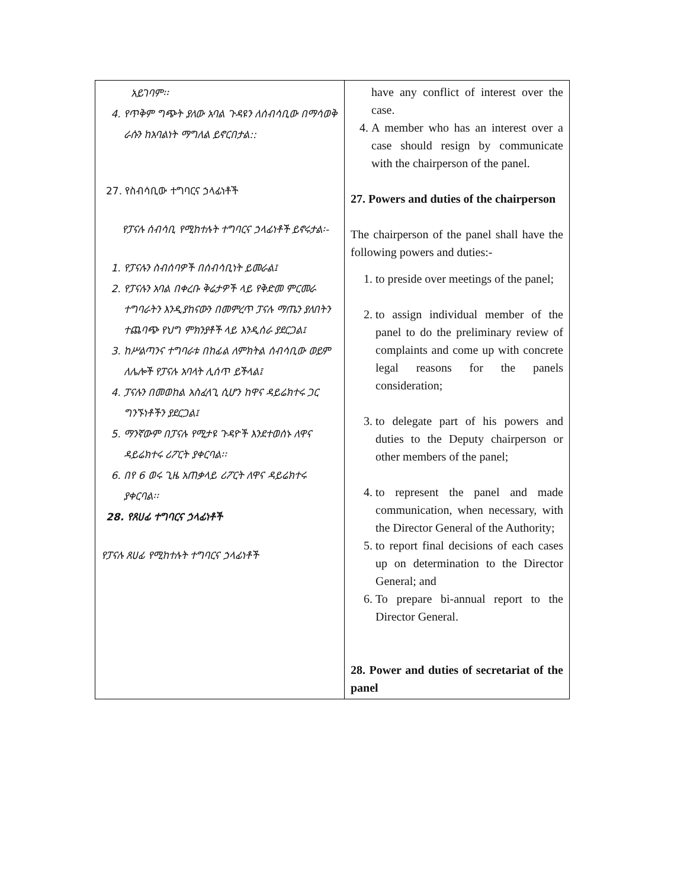| አይገባም፡፡ 4. የጥቅም ግጭት ያለው አባል ጉዳዩን ለሰብሳቢው በማሳወቅ ራሱን ከአባልነት ማግለል ይኖርበታል:: 27. የስብሳቢው ተግባርና ኃላፊነቶች የፓናሉ ሰብሳቢ የሚከተሉት ተግባርና ኃላፊነቶች ይኖሩታል፡- 1. የፓናሉን ስብሰባዎች በሰብሳቢነት ይመራል፤ 2. የፓናሉን አባል በቀረቡ ቅሬታዎች ላይ የቅድመ ምርመራ ተግባራትን እንዲያከናውን በመምረጥ ፓናሉ ማጤን ያለበትን ተጨባጭ የህግ ምክንያቶች ላይ እንዲሰራ ያደርጋል፤ 3. ከሥልጣንና ተግባራቱ በከፊል ለምክትል ሰብሳቢው ወይም ለሌሎች የፓናሉ አባላት ሊሰጥ ይችላል፤ 4. ፓናሉን በመወከል አስፈላጊ ሲሆን ከዋና ዳይሬክተሩ ጋር ግንኙነቶችን ያደርጋል፤ 5. ማንኛውም በፓናሉ የሚታዩ ጉዳዮች እንደተወሰኑ ለዋና ዳይሬክተሩ ሪፖርት ያቀርባል፡፡ 6. በየ 6 ወሩ ጊዜ አጠቃላይ ሪፖርት ለዋና ዳይሬክተሩ ያቀርባል፡፡ 28. የጸሀፊ ተግባርና ኃላፊነቶች የፓናሉ ጸሀፊ የሚከተሉት ተግባርና ኃላፊነቶች | have any conflict of interest over the case. 4. A member who has an interest over a case should resign by communicate with the chairperson of the panel. 27. Powers and duties of the chairperson The chairperson of the panel shall have the following powers and duties:- 1. to preside over meetings of the panel; 2. to assign individual member of the panel to do the preliminary review of complaints and come up with concrete legal reasons for the panels consideration; 3. to delegate part of his powers and duties to the Deputy chairperson or other members of the panel; 4. to represent the panel and made communication, when necessary, with the Director General of the Authority; 5. to report final decisions of each cases up on determination to the Director General; and 6. To prepare bi-annual report to the Director General. 28. Power and duties of secretariat of the panel |